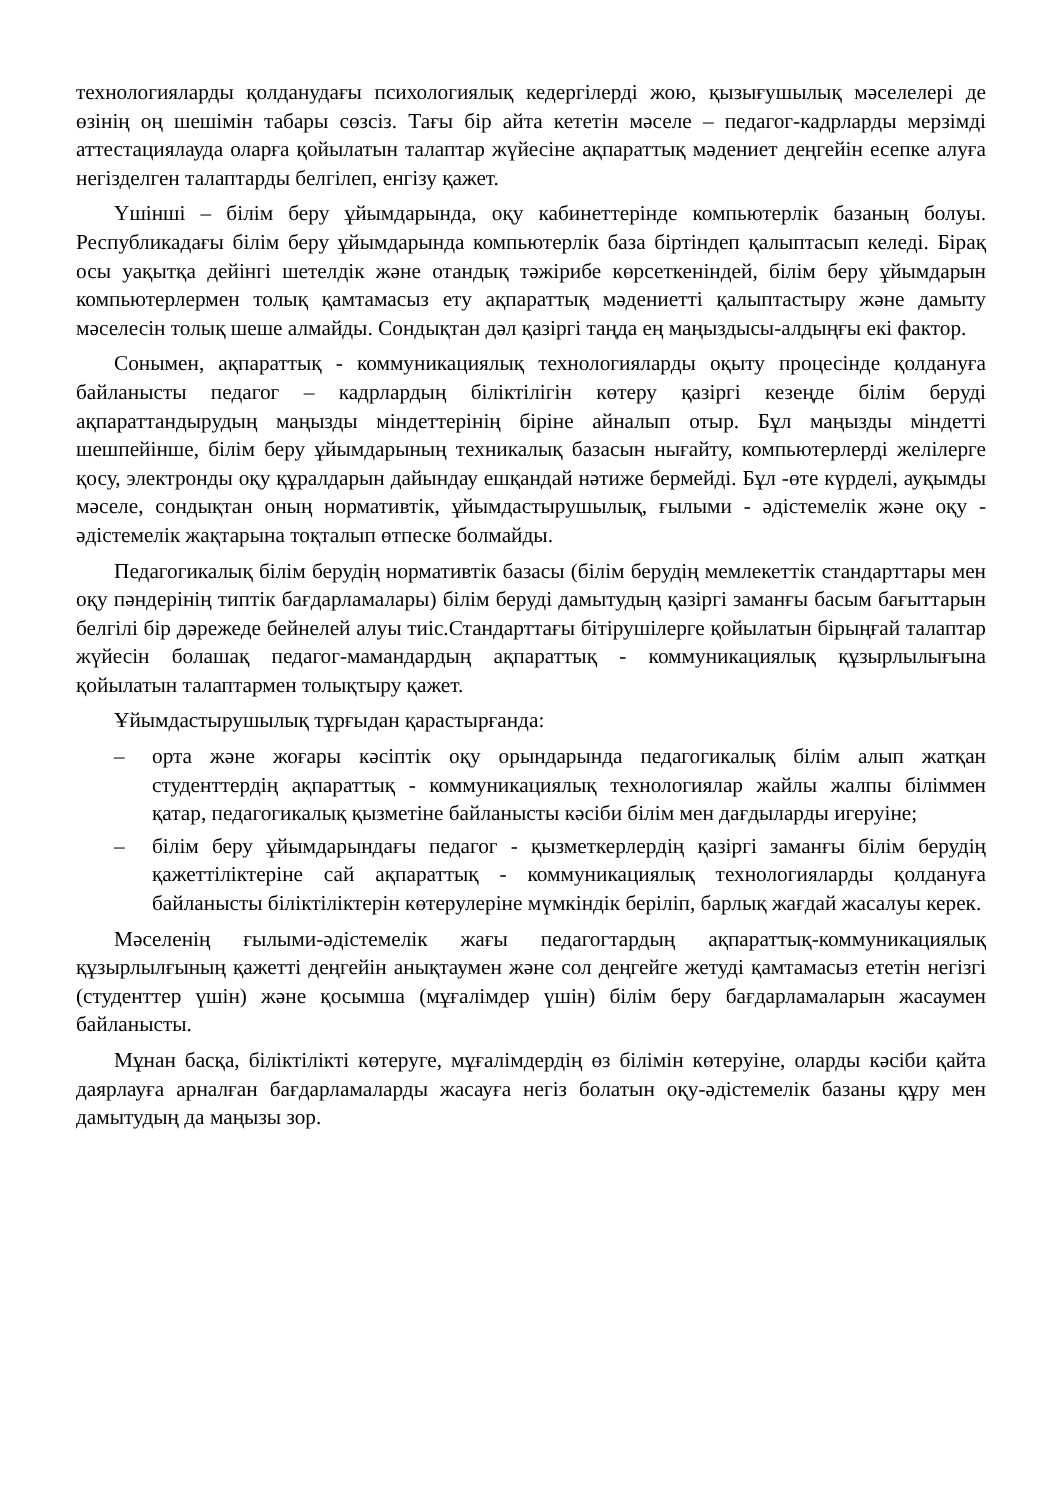технологияларды қолданудағы психологиялық кедергілерді жою, қызығушылық мәселелері де өзінің оң шешімін табары сөзсіз. Тағы бір айта кететін мәселе – педагог-кадрларды мерзімді аттестациялауда оларға қойылатын талаптар жүйесіне ақпараттық мәдениет деңгейін есепке алуға негізделген талаптарды белгілеп, енгізу қажет.
Үшінші – білім беру ұйымдарында, оқу кабинеттерінде компьютерлік базаның болуы. Республикадағы білім беру ұйымдарында компьютерлік база біртіндеп қалыптасып келеді. Бірақ осы уақытқа дейінгі шетелдік және отандық тәжірибе көрсеткеніндей, білім беру ұйымдарын компьютерлермен толық қамтамасыз ету ақпараттық мәдениетті қалыптастыру және дамыту мәселесін толық шеше алмайды. Сондықтан дәл қазіргі таңда ең маңыздысы-алдыңғы екі фактор.
Сонымен, ақпараттық - коммуникациялық технологияларды оқыту процесінде қолдануға байланысты педагог – кадрлардың біліктілігін көтеру қазіргі кезеңде білім беруді ақпараттандырудың маңызды міндеттерінің біріне айналып отыр. Бұл маңызды міндетті шешпейінше, білім беру ұйымдарының техникалық базасын нығайту, компьютерлерді желілерге қосу, электронды оқу құралдарын дайындау ешқандай нәтиже бермейді. Бұл -өте күрделі, ауқымды мәселе, сондықтан оның нормативтік, ұйымдастырушылық, ғылыми - әдістемелік және оқу - әдістемелік жақтарына тоқталып өтпеске болмайды.
Педагогикалық білім берудің нормативтік базасы (білім берудің мемлекеттік стандарттары мен оқу пәндерінің типтік бағдарламалары) білім беруді дамытудың қазіргі заманғы басым бағыттарын белгілі бір дәрежеде бейнелей алуы тиіс.Стандарттағы бітірушілерге қойылатын бірыңғай талаптар жүйесін болашақ педагог-мамандардың ақпараттық - коммуникациялық құзырлылығына қойылатын талаптармен толықтыру қажет.
Ұйымдастырушылық тұрғыдан қарастырғанда:
– орта және жоғары кәсіптік оқу орындарында педагогикалық білім алып жатқан студенттердің ақпараттық - коммуникациялық технологиялар жайлы жалпы біліммен қатар, педагогикалық қызметіне байланысты кәсіби білім мен дағдыларды игеруіне;
– білім беру ұйымдарындағы педагог - қызметкерлердің қазіргі заманғы білім берудің қажеттіліктеріне сай ақпараттық - коммуникациялық технологияларды қолдануға байланысты біліктіліктерін көтерулеріне мүмкіндік беріліп, барлық жағдай жасалуы керек.
Мәселенің ғылыми-әдістемелік жағы педагогтардың ақпараттық-коммуникациялық құзырлылғының қажетті деңгейін анықтаумен және сол деңгейге жетуді қамтамасыз ететін негізгі (студенттер үшін) және қосымша (мұғалімдер үшін) білім беру бағдарламаларын жасаумен байланысты.
Мұнан басқа, біліктілікті көтеруге, мұғалімдердің өз білімін көтеруіне, оларды кәсіби қайта даярлауға арналған бағдарламаларды жасауға негіз болатын оқу-әдістемелік базаны құру мен дамытудың да маңызы зор.